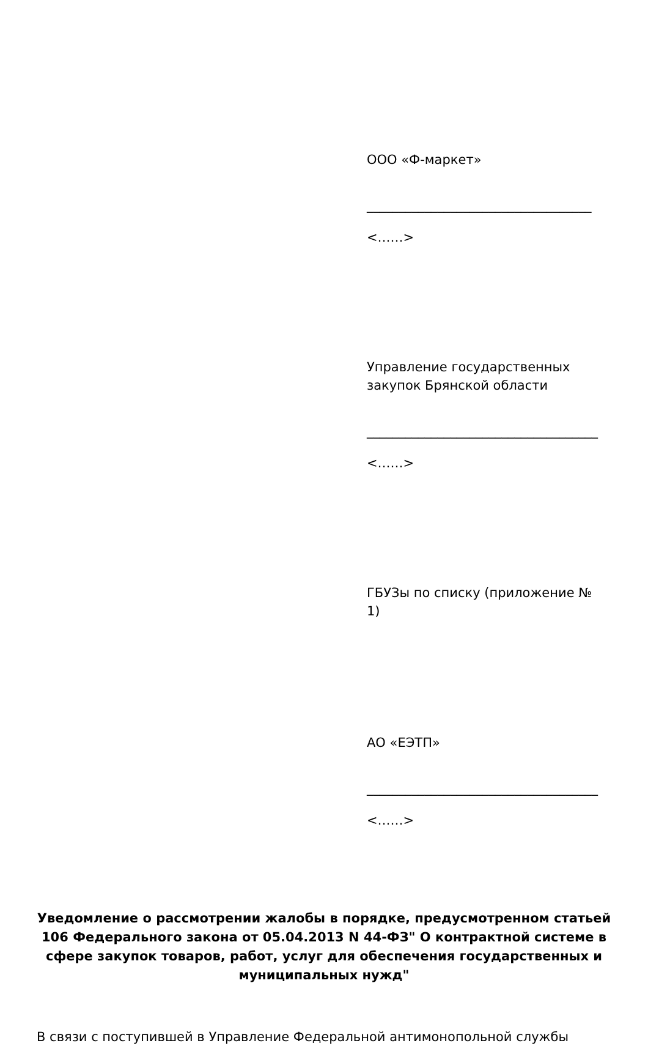ООО «Ф-маркет»
___________________________________
<……>
Управление государственных закупок Брянской области
____________________________________
<……>
ГБУЗы по списку (приложение № 1)
АО «ЕЭТП»
____________________________________
<……>
Уведомление о рассмотрении жалобы в порядке, предусмотренном статьей 106 Федерального закона от 05.04.2013 N 44-ФЗ" О контрактной системе в сфере закупок товаров, работ, услуг для обеспечения государственных и муниципальных нужд"
В связи с поступившей в Управление Федеральной антимонопольной службы